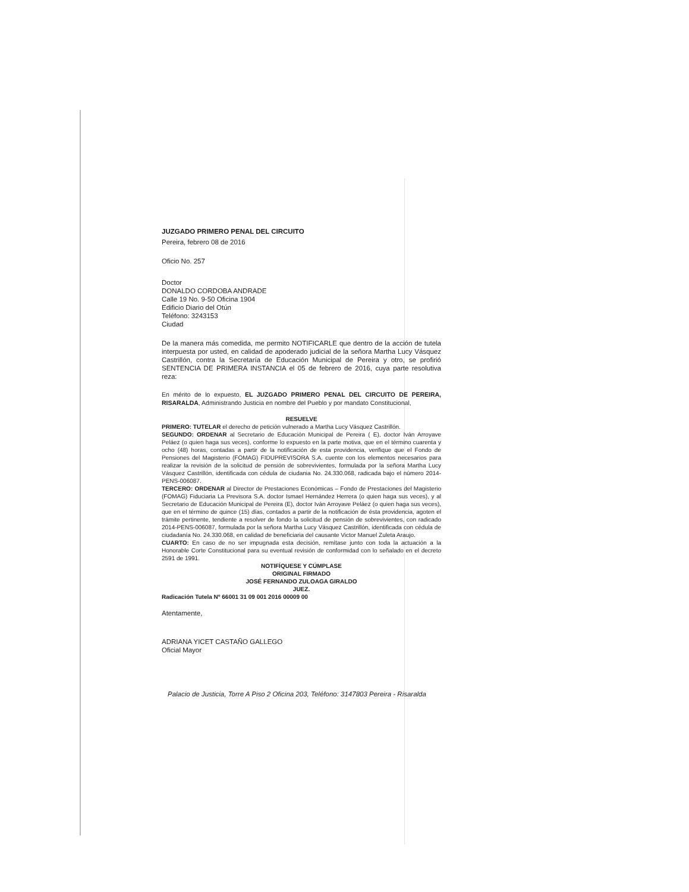JUZGADO PRIMERO PENAL DEL CIRCUITO
Pereira, febrero 08 de 2016
Oficio No. 257
Doctor
DONALDO CORDOBA ANDRADE
Calle 19 No. 9-50 Oficina 1904
Edificio Diario del Otún
Teléfono: 3243153
Ciudad
De la manera más comedida, me permito NOTIFICARLE que dentro de la acción de tutela interpuesta por usted, en calidad de apoderado judicial de la señora Martha Lucy Vásquez Castrillón, contra la Secretaría de Educación Municipal de Pereira y otro, se profirió SENTENCIA DE PRIMERA INSTANCIA el 05 de febrero de 2016, cuya parte resolutiva reza:
En mérito de lo expuesto, EL JUZGADO PRIMERO PENAL DEL CIRCUITO DE PEREIRA, RISARALDA, Administrando Justicia en nombre del Pueblo y por mandato Constitucional,
RESUELVE
PRIMERO: TUTELAR el derecho de petición vulnerado a Martha Lucy Vásquez Castrillón.
SEGUNDO: ORDENAR al Secretario de Educación Municipal de Pereira ( E), doctor Iván Arroyave Peláez (o quien haga sus veces), conforme lo expuesto en la parte motiva, que en el término cuarenta y ocho (48) horas, contadas a partir de la notificación de esta providencia, verifique que el Fondo de Pensiones del Magisterio (FOMAG) FIDUPREVISORA S.A. cuente con los elementos necesarios para realizar la revisión de la solicitud de pensión de sobrevivientes, formulada por la señora Martha Lucy Vásquez Castrillón, identificada con cédula de ciudania No. 24.330.068, radicada bajo el número 2014-PENS-006087.
TERCERO: ORDENAR al Director de Prestaciones Económicas – Fondo de Prestaciones del Magisterio (FOMAG) Fiduciaria La Previsora S.A. doctor Ismael Hernández Herrera (o quien haga sus veces), y al Secretario de Educación Municipal de Pereira (E), doctor Iván Arroyave Peláez (o quien haga sus veces), que en el término de quince (15) días, contados a partir de la notificación de ésta providencia, agoten el trámite pertinente, tendiente a resolver de fondo la solicitud de pensión de sobrevivientes, con radicado 2014-PENS-006087, formulada por la señora Martha Lucy Vásquez Castrillón, identificada con cédula de ciudadanía No. 24.330.068, en calidad de beneficiaria del causante Victor Manuel Zuleta Araujo.
CUARTO: En caso de no ser impugnada esta decisión, remítase junto con toda la actuación a la Honorable Corte Constitucional para su eventual revisión de conformidad con lo señalado en el decreto 2591 de 1991.
NOTIFÍQUESE Y CÚMPLASE
ORIGINAL FIRMADO
JOSÉ FERNANDO ZULOAGA GIRALDO
JUEZ.
Radicación Tutela Nº 66001 31 09 001 2016 00009 00
Atentamente,
ADRIANA YICET CASTAÑO GALLEGO
Oficial Mayor
Palacio de Justicia, Torre A Piso 2 Oficina 203, Teléfono: 3147803 Pereira - Risaralda